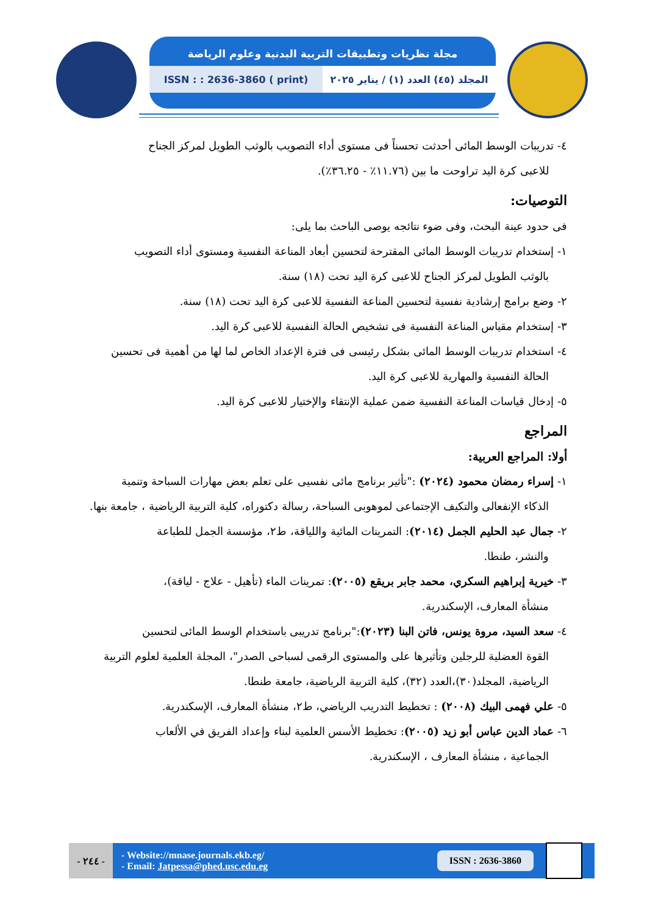مجلة نظريات وتطبيقات التربية البدنية وعلوم الرياضة
ISSN : : 2636-3860 ( print) المجلد (٤٥) العدد (١) / يناير ٢٠٢٥
٤- تدريبات الوسط المائى أحدثت تحسناً فى مستوى أداء التصويب بالوثب الطويل لمركز الجناح
للاعبى كرة اليد تراوحت ما بين (١١.٧٦٪ - ٣٦.٢٥٪).
التوصيات:
فى حدود عينة البحث، وفى ضوء نتائجه يوصى الباحث بما يلى:
١- إستخدام تدريبات الوسط المائى المقترحة لتحسين أبعاد المناعة النفسية ومستوى أداء التصويب
بالوثب الطويل لمركز الجناح للاعبى كرة اليد تحت (١٨) سنة.
٢- وضع برامج إرشادية نفسية لتحسين المناعة النفسية للاعبى كرة اليد تحت (١٨) سنة.
٣- إستخدام مقياس المناعة النفسية فى تشخيص الحالة النفسية للاعبى كرة اليد.
٤- استخدام تدريبات الوسط المائى بشكل رئيسى فى فترة الإعداد الخاص لما لها من أهمية فى تحسين
الحالة النفسية والمهارية للاعبى كرة اليد.
٥- إدخال قياسات المناعة النفسية ضمن عملية الإنتقاء والإختيار للاعبى كرة اليد.
المراجع
أولا: المراجع العربية:
١- إسراء رمضان محمود (٢٠٢٤) :"تأثير برنامج مائى نفسيى على تعلم بعض مهارات السباحة وتنمية
الذكاء الإنفعالى والتكيف الإجتماعى لموهوبى السباحة، رسالة دكتوراه، كلية التربية الرياضية ، جامعة بنها.
٢- جمال عبد الحليم الجمل (٢٠١٤): التمرينات المائية واللياقة، ط٢، مؤسسة الجمل للطباعة
والنشر، طنطا.
٣- خيرية إبراهيم السكري، محمد جابر بريقع (٢٠٠٥): تمرينات الماء (تأهيل - علاج - لياقة)،
منشأة المعارف، الإسكندرية.
٤- سعد السيد، مروة يونس، فاتن البنا (٢٠٢٣):"برنامج تدريبى باستخدام الوسط المائى لتحسين
القوة العضلية للرجلين وتأثيرها على والمستوى الرقمى لسباحى الصدر"، المجلة العلمية لعلوم التربية الرياضية، المجلد(٣٠)،العدد (٣٢)، كلية التربية الرياضية، جامعة طنطا.
٥- علي فهمى البيك (٢٠٠٨) : تخطيط التدريب الرياضي، ط٢، منشأة المعارف، الإسكندرية.
٦- عماد الدين عباس أبو زيد (٢٠٠٥): تخطيط الأسس العلمية لبناء وإعداد الفريق في الألعاب
الجماعية ، منشأة المعارف ، الإسكندرية.
- ٢٤٤ -
- Website://mnase.journals.ekb.eg/
- Email: Jatpessa@phed.usc.edu.eg
ISSN : 2636-3860